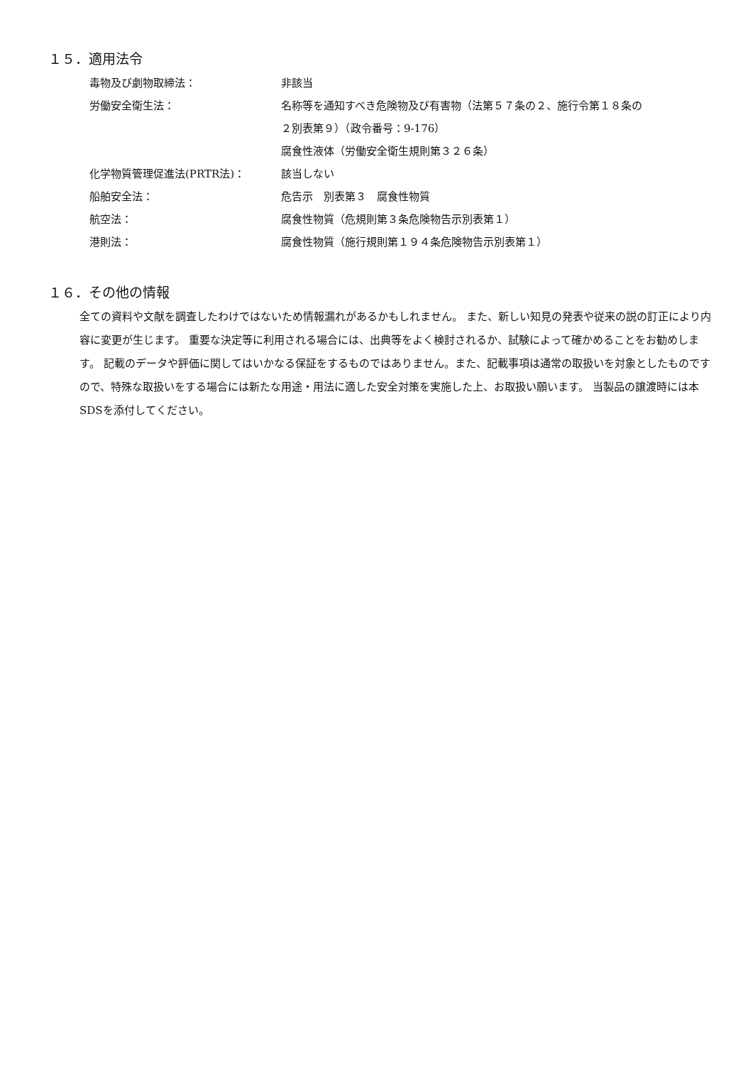１５．適用法令
| 毒物及び劇物取締法： | 非該当 |
| 労働安全衛生法： | 名称等を通知すべき危険物及び有害物（法第５７条の２、施行令第１８条の |
| | ２別表第９）（政令番号：9-176） |
| | 腐食性液体（労働安全衛生規則第３２６条） |
| 化学物質管理促進法(PRTR法)： | 該当しない |
| 船舶安全法： | 危告示 別表第３ 腐食性物質 |
| 航空法： | 腐食性物質（危規則第３条危険物告示別表第１） |
| 港則法： | 腐食性物質（施行規則第１９４条危険物告示別表第１） |
１６．その他の情報
全ての資料や文献を調査したわけではないため情報漏れがあるかもしれません。 また、新しい知見の発表や従来の説の訂正により内容に変更が生じます。 重要な決定等に利用される場合には、出典等をよく検討されるか、試験によって確かめることをお勧めします。 記載のデータや評価に関してはいかなる保証をするものではありません。また、記載事項は通常の取扱いを対象としたものですので、特殊な取扱いをする場合には新たな用途・用法に適した安全対策を実施した上、お取扱い願います。 当製品の譲渡時には本SDSを添付してください。